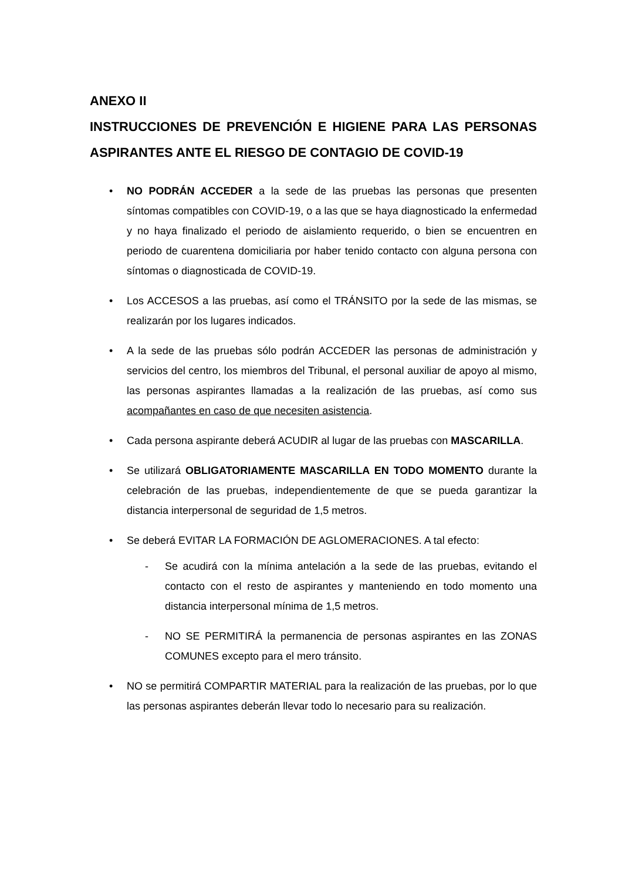ANEXO II
INSTRUCCIONES DE PREVENCIÓN E HIGIENE PARA LAS PERSONAS ASPIRANTES ANTE EL RIESGO DE CONTAGIO DE COVID-19
• NO PODRÁN ACCEDER a la sede de las pruebas las personas que presenten síntomas compatibles con COVID-19, o a las que se haya diagnosticado la enfermedad y no haya finalizado el periodo de aislamiento requerido, o bien se encuentren en periodo de cuarentena domiciliaria por haber tenido contacto con alguna persona con síntomas o diagnosticada de COVID-19.
• Los ACCESOS a las pruebas, así como el TRÁNSITO por la sede de las mismas, se realizarán por los lugares indicados.
• A la sede de las pruebas sólo podrán ACCEDER las personas de administración y servicios del centro, los miembros del Tribunal, el personal auxiliar de apoyo al mismo, las personas aspirantes llamadas a la realización de las pruebas, así como sus acompañantes en caso de que necesiten asistencia.
• Cada persona aspirante deberá ACUDIR al lugar de las pruebas con MASCARILLA.
• Se utilizará OBLIGATORIAMENTE MASCARILLA EN TODO MOMENTO durante la celebración de las pruebas, independientemente de que se pueda garantizar la distancia interpersonal de seguridad de 1,5 metros.
• Se deberá EVITAR LA FORMACIÓN DE AGLOMERACIONES. A tal efecto:
- Se acudirá con la mínima antelación a la sede de las pruebas, evitando el contacto con el resto de aspirantes y manteniendo en todo momento una distancia interpersonal mínima de 1,5 metros.
- NO SE PERMITIRÁ la permanencia de personas aspirantes en las ZONAS COMUNES excepto para el mero tránsito.
• NO se permitirá COMPARTIR MATERIAL para la realización de las pruebas, por lo que las personas aspirantes deberán llevar todo lo necesario para su realización.